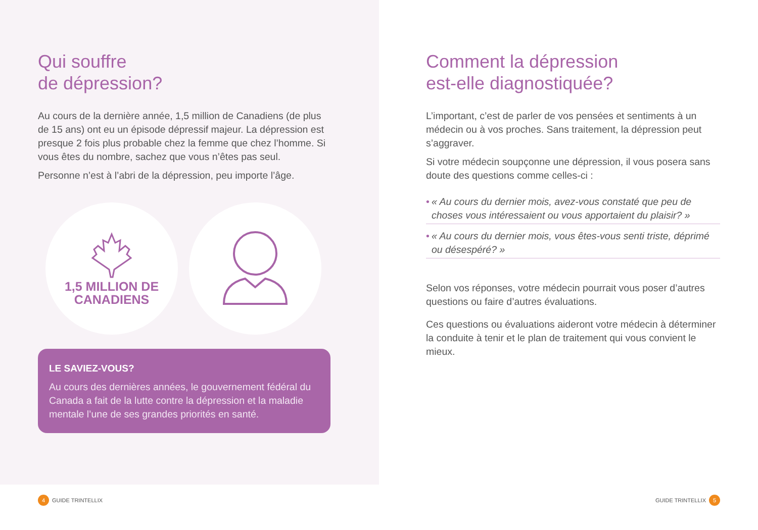Qui souffre
de dépression?
Au cours de la dernière année, 1,5 million de Canadiens (de plus de 15 ans) ont eu un épisode dépressif majeur. La dépression est presque 2 fois plus probable chez la femme que chez l’homme. Si vous êtes du nombre, sachez que vous n’êtes pas seul.
Personne n’est à l’abri de la dépression, peu importe l’âge.
1,5 MILLION DE
CANADIENS
LE SAVIEZ-VOUS?
Au cours des dernières années, le gouvernement fédéral du Canada a fait de la lutte contre la dépression et la maladie mentale l’une de ses grandes priorités en santé.
Comment la dépression
est-elle diagnostiquée?
L’important, c’est de parler de vos pensées et sentiments à un médecin ou à vos proches. Sans traitement, la dépression peut s’aggraver.
Si votre médecin soupçonne une dépression, il vous posera sans doute des questions comme celles-ci :
• « Au cours du dernier mois, avez-vous constaté que peu de choses vous intéressaient ou vous apportaient du plaisir? »
• « Au cours du dernier mois, vous êtes-vous senti triste, déprimé ou désespéré? »
Selon vos réponses, votre médecin pourrait vous poser d’autres questions ou faire d’autres évaluations.
Ces questions ou évaluations aideront votre médecin à déterminer la conduite à tenir et le plan de traitement qui vous convient le mieux.
4
GUIDE TRINTELLIX
GUIDE TRINTELLIX
5